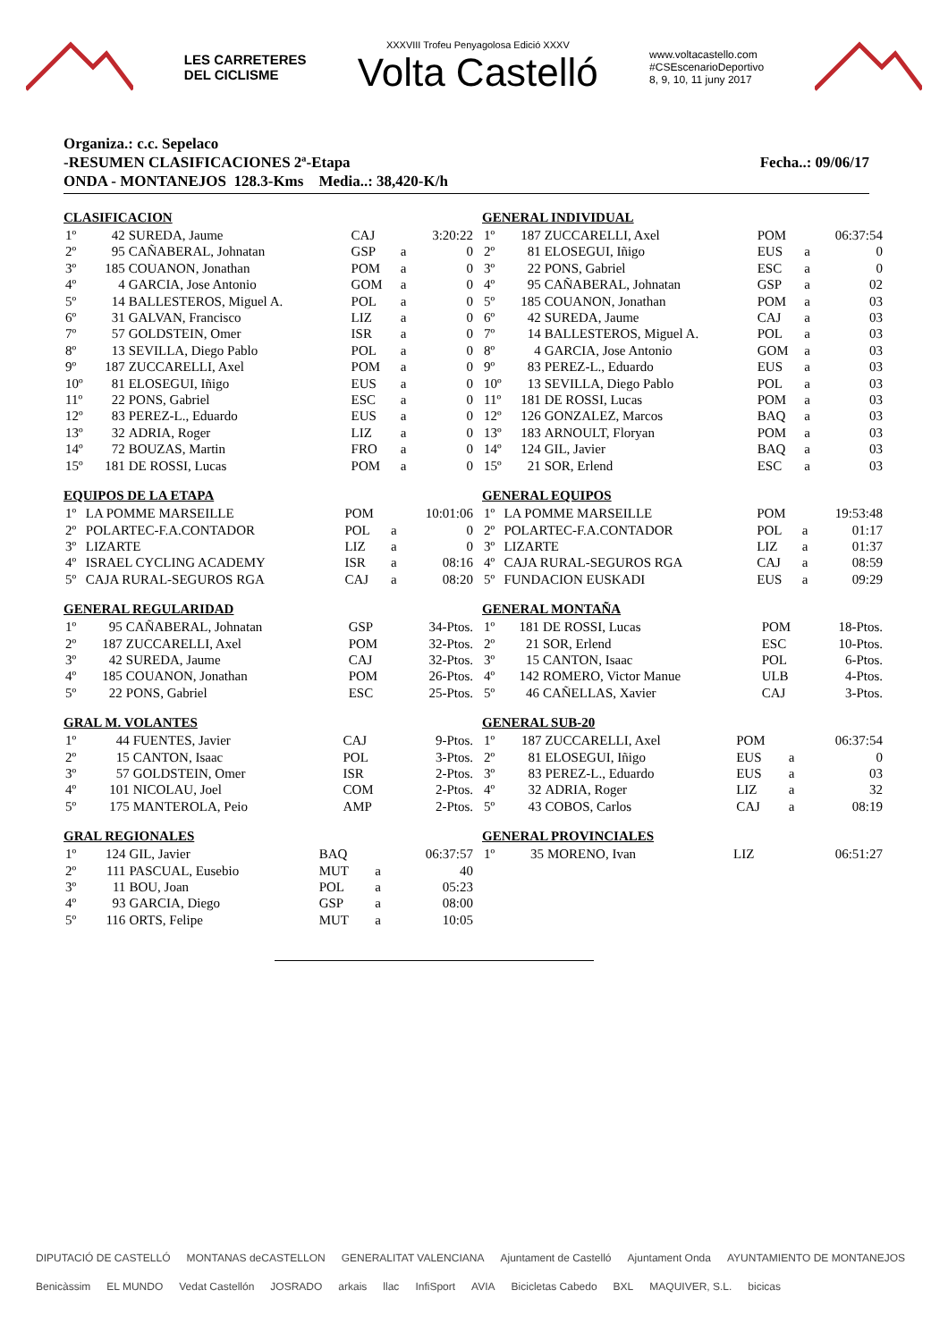LES CARRETERES
DEL CICLISME
XXXVIII Trofeu Penyagolosa Edició XXXV
Volta Castelló
www.voltacastello.com
#CSEscenarioDeportivo
8, 9, 10, 11 juny 2017
Fecha..: 09/06/17 Organiza.: c.c. Sepelaco
-RESUMEN CLASIFICACIONES 2ª-Etapa
ONDA - MONTANEJOS 128.3-Kms Media..: 38,420-K/h
CLASIFICACION
| 1º | 42 | SUREDA, Jaume | CAJ | | 3:20:22 |
| 2º | 95 | CAÑABERAL, Johnatan | GSP | a | 0 |
| 3º | 185 | COUANON, Jonathan | POM | a | 0 |
| 4º | 4 | GARCIA, Jose Antonio | GOM | a | 0 |
| 5º | 14 | BALLESTEROS, Miguel A. | POL | a | 0 |
| 6º | 31 | GALVAN, Francisco | LIZ | a | 0 |
| 7º | 57 | GOLDSTEIN, Omer | ISR | a | 0 |
| 8º | 13 | SEVILLA, Diego Pablo | POL | a | 0 |
| 9º | 187 | ZUCCARELLI, Axel | POM | a | 0 |
| 10º | 81 | ELOSEGUI, Iñigo | EUS | a | 0 |
| 11º | 22 | PONS, Gabriel | ESC | a | 0 |
| 12º | 83 | PEREZ-L., Eduardo | EUS | a | 0 |
| 13º | 32 | ADRIA, Roger | LIZ | a | 0 |
| 14º | 72 | BOUZAS, Martin | FRO | a | 0 |
| 15º | 181 | DE ROSSI, Lucas | POM | a | 0 |
GENERAL INDIVIDUAL
| 1º | 187 | ZUCCARELLI, Axel | POM | | 06:37:54 |
| 2º | 81 | ELOSEGUI, Iñigo | EUS | a | 0 |
| 3º | 22 | PONS, Gabriel | ESC | a | 0 |
| 4º | 95 | CAÑABERAL, Johnatan | GSP | a | 02 |
| 5º | 185 | COUANON, Jonathan | POM | a | 03 |
| 6º | 42 | SUREDA, Jaume | CAJ | a | 03 |
| 7º | 14 | BALLESTEROS, Miguel A. | POL | a | 03 |
| 8º | 4 | GARCIA, Jose Antonio | GOM | a | 03 |
| 9º | 83 | PEREZ-L., Eduardo | EUS | a | 03 |
| 10º | 13 | SEVILLA, Diego Pablo | POL | a | 03 |
| 11º | 181 | DE ROSSI, Lucas | POM | a | 03 |
| 12º | 126 | GONZALEZ, Marcos | BAQ | a | 03 |
| 13º | 183 | ARNOULT, Floryan | POM | a | 03 |
| 14º | 124 | GIL, Javier | BAQ | a | 03 |
| 15º | 21 | SOR, Erlend | ESC | a | 03 |
EQUIPOS DE LA ETAPA
| 1º | LA POMME MARSEILLE | POM | | 10:01:06 |
| 2º | POLARTEC-F.A.CONTADOR | POL | a | 0 |
| 3º | LIZARTE | LIZ | a | 0 |
| 4º | ISRAEL CYCLING ACADEMY | ISR | a | 08:16 |
| 5º | CAJA RURAL-SEGUROS RGA | CAJ | a | 08:20 |
GENERAL EQUIPOS
| 1º | LA POMME MARSEILLE | POM | | 19:53:48 |
| 2º | POLARTEC-F.A.CONTADOR | POL | a | 01:17 |
| 3º | LIZARTE | LIZ | a | 01:37 |
| 4º | CAJA RURAL-SEGUROS RGA | CAJ | a | 08:59 |
| 5º | FUNDACION EUSKADI | EUS | a | 09:29 |
GENERAL REGULARIDAD
| 1º | 95 | CAÑABERAL, Johnatan | GSP | 34-Ptos. |
| 2º | 187 | ZUCCARELLI, Axel | POM | 32-Ptos. |
| 3º | 42 | SUREDA, Jaume | CAJ | 32-Ptos. |
| 4º | 185 | COUANON, Jonathan | POM | 26-Ptos. |
| 5º | 22 | PONS, Gabriel | ESC | 25-Ptos. |
GENERAL MONTAÑA
| 1º | 181 | DE ROSSI, Lucas | POM | 18-Ptos. |
| 2º | 21 | SOR, Erlend | ESC | 10-Ptos. |
| 3º | 15 | CANTON, Isaac | POL | 6-Ptos. |
| 4º | 142 | ROMERO, Victor Manue | ULB | 4-Ptos. |
| 5º | 46 | CAÑELLAS, Xavier | CAJ | 3-Ptos. |
GRAL M. VOLANTES
| 1º | 44 | FUENTES, Javier | CAJ | 9-Ptos. |
| 2º | 15 | CANTON, Isaac | POL | 3-Ptos. |
| 3º | 57 | GOLDSTEIN, Omer | ISR | 2-Ptos. |
| 4º | 101 | NICOLAU, Joel | COM | 2-Ptos. |
| 5º | 175 | MANTEROLA, Peio | AMP | 2-Ptos. |
GENERAL SUB-20
| 1º | 187 | ZUCCARELLI, Axel | POM | | 06:37:54 |
| 2º | 81 | ELOSEGUI, Iñigo | EUS | a | 0 |
| 3º | 83 | PEREZ-L., Eduardo | EUS | a | 03 |
| 4º | 32 | ADRIA, Roger | LIZ | a | 32 |
| 5º | 43 | COBOS, Carlos | CAJ | a | 08:19 |
GRAL REGIONALES
| 1º | 124 | GIL, Javier | BAQ | | 06:37:57 |
| 2º | 111 | PASCUAL, Eusebio | MUT | a | 40 |
| 3º | 11 | BOU, Joan | POL | a | 05:23 |
| 4º | 93 | GARCIA, Diego | GSP | a | 08:00 |
| 5º | 116 | ORTS, Felipe | MUT | a | 10:05 |
GENERAL PROVINCIALES
| 1º | 35 | MORENO, Ivan | LIZ | 06:51:27 |
DIPUTACIÓ DE CASTELLÓ MONTANAS deCASTELLON GENERALITAT VALENCIANA Ajuntament de Castelló Ajuntament Onda AYUNTAMIENTO DE MONTANEJOS Benicàssim EL MUNDO Vedat Castellón JOSRADO arkais llac InfiSport AVIA Bicicletas Cabedo BXL MAQUIVER, S.L. bicicas